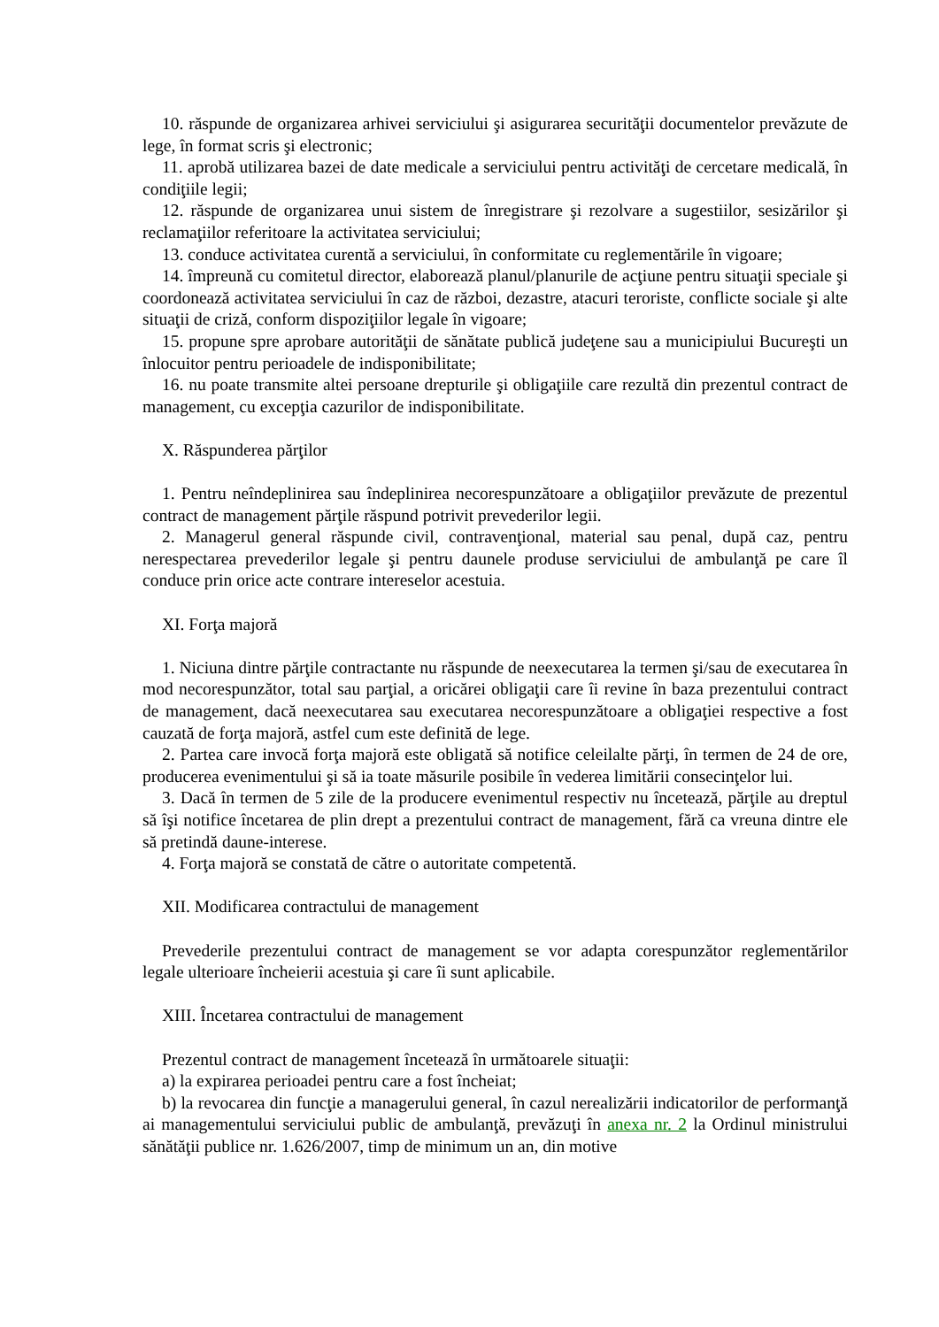10. răspunde de organizarea arhivei serviciului şi asigurarea securităţii documentelor prevăzute de lege, în format scris şi electronic;
11. aprobă utilizarea bazei de date medicale a serviciului pentru activităţi de cercetare medicală, în condiţiile legii;
12. răspunde de organizarea unui sistem de înregistrare şi rezolvare a sugestiilor, sesizărilor şi reclamaţiilor referitoare la activitatea serviciului;
13. conduce activitatea curentă a serviciului, în conformitate cu reglementările în vigoare;
14. împreună cu comitetul director, elaborează planul/planurile de acţiune pentru situaţii speciale şi coordonează activitatea serviciului în caz de război, dezastre, atacuri teroriste, conflicte sociale şi alte situaţii de criză, conform dispoziţiilor legale în vigoare;
15. propune spre aprobare autorităţii de sănătate publică judeţene sau a municipiului Bucureşti un înlocuitor pentru perioadele de indisponibilitate;
16. nu poate transmite altei persoane drepturile şi obligaţiile care rezultă din prezentul contract de management, cu excepţia cazurilor de indisponibilitate.
X. Răspunderea părţilor
1. Pentru neîndeplinirea sau îndeplinirea necorespunzătoare a obligaţiilor prevăzute de prezentul contract de management părţile răspund potrivit prevederilor legii.
2. Managerul general răspunde civil, contravenţional, material sau penal, după caz, pentru nerespectarea prevederilor legale şi pentru daunele produse serviciului de ambulanţă pe care îl conduce prin orice acte contrare intereselor acestuia.
XI. Forţa majoră
1. Niciuna dintre părţile contractante nu răspunde de neexecutarea la termen şi/sau de executarea în mod necorespunzător, total sau parţial, a oricărei obligaţii care îi revine în baza prezentului contract de management, dacă neexecutarea sau executarea necorespunzătoare a obligaţiei respective a fost cauzată de forţa majoră, astfel cum este definită de lege.
2. Partea care invocă forţa majoră este obligată să notifice celeilalte părţi, în termen de 24 de ore, producerea evenimentului şi să ia toate măsurile posibile în vederea limitării consecinţelor lui.
3. Dacă în termen de 5 zile de la producere evenimentul respectiv nu încetează, părţile au dreptul să îşi notifice încetarea de plin drept a prezentului contract de management, fără ca vreuna dintre ele să pretindă daune-interese.
4. Forţa majoră se constată de către o autoritate competentă.
XII. Modificarea contractului de management
Prevederile prezentului contract de management se vor adapta corespunzător reglementărilor legale ulterioare încheierii acestuia şi care îi sunt aplicabile.
XIII. Încetarea contractului de management
Prezentul contract de management încetează în următoarele situaţii:
a) la expirarea perioadei pentru care a fost încheiat;
b) la revocarea din funcţie a managerului general, în cazul nerealizării indicatorilor de performanţă ai managementului serviciului public de ambulanţă, prevăzuţi în anexa nr. 2 la Ordinul ministrului sănătăţii publice nr. 1.626/2007, timp de minimum un an, din motive